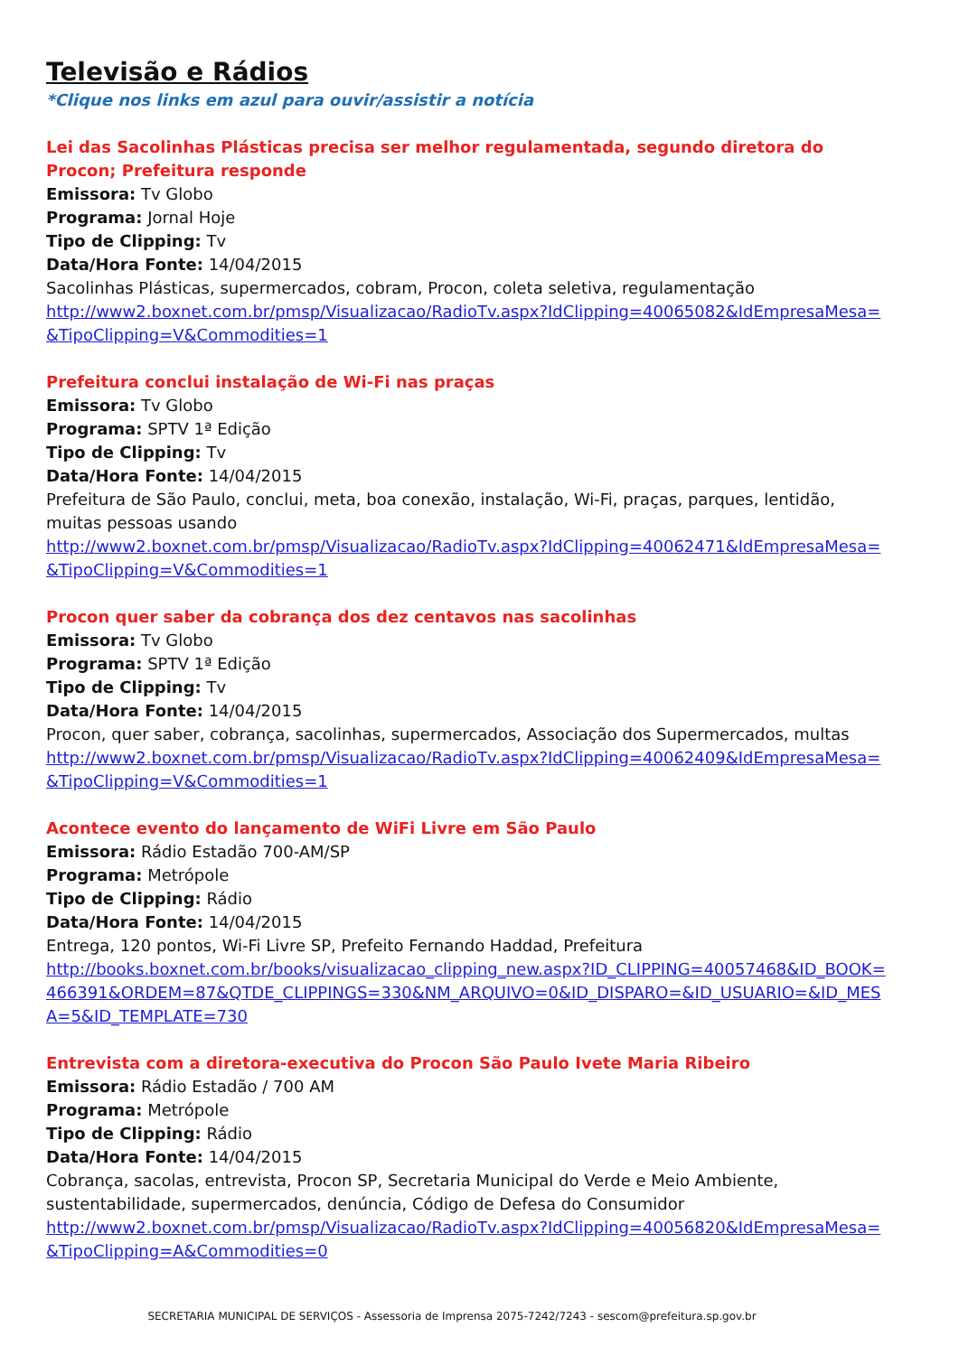Televisão e Rádios
*Clique nos links em azul para ouvir/assistir a notícia
Lei das Sacolinhas Plásticas precisa ser melhor regulamentada, segundo diretora do Procon; Prefeitura responde
Emissora: Tv Globo
Programa: Jornal Hoje
Tipo de Clipping: Tv
Data/Hora Fonte: 14/04/2015
Sacolinhas Plásticas, supermercados, cobram, Procon, coleta seletiva, regulamentação
http://www2.boxnet.com.br/pmsp/Visualizacao/RadioTv.aspx?IdClipping=40065082&IdEmpresaMesa=&TipoClipping=V&Commodities=1
Prefeitura conclui instalação de Wi-Fi nas praças
Emissora: Tv Globo
Programa: SPTV 1ª Edição
Tipo de Clipping: Tv
Data/Hora Fonte: 14/04/2015
Prefeitura de São Paulo, conclui, meta, boa conexão, instalação, Wi-Fi, praças, parques, lentidão, muitas pessoas usando
http://www2.boxnet.com.br/pmsp/Visualizacao/RadioTv.aspx?IdClipping=40062471&IdEmpresaMesa=&TipoClipping=V&Commodities=1
Procon quer saber da cobrança dos dez centavos nas sacolinhas
Emissora: Tv Globo
Programa: SPTV 1ª Edição
Tipo de Clipping: Tv
Data/Hora Fonte: 14/04/2015
Procon, quer saber, cobrança, sacolinhas, supermercados, Associação dos Supermercados, multas
http://www2.boxnet.com.br/pmsp/Visualizacao/RadioTv.aspx?IdClipping=40062409&IdEmpresaMesa=&TipoClipping=V&Commodities=1
Acontece evento do lançamento de WiFi Livre em São Paulo
Emissora: Rádio Estadão 700-AM/SP
Programa: Metrópole
Tipo de Clipping: Rádio
Data/Hora Fonte: 14/04/2015
Entrega, 120 pontos, Wi-Fi Livre SP, Prefeito Fernando Haddad, Prefeitura
http://books.boxnet.com.br/books/visualizacao_clipping_new.aspx?ID_CLIPPING=40057468&ID_BOOK=466391&ORDEM=87&QTDE_CLIPPINGS=330&NM_ARQUIVO=0&ID_DISPARO=&ID_USUARIO=&ID_MESA=5&ID_TEMPLATE=730
Entrevista com a diretora-executiva do Procon São Paulo Ivete Maria Ribeiro
Emissora: Rádio Estadão / 700 AM
Programa: Metrópole
Tipo de Clipping: Rádio
Data/Hora Fonte: 14/04/2015
Cobrança, sacolas, entrevista, Procon SP, Secretaria Municipal do Verde e Meio Ambiente, sustentabilidade, supermercados, denúncia, Código de Defesa do Consumidor
http://www2.boxnet.com.br/pmsp/Visualizacao/RadioTv.aspx?IdClipping=40056820&IdEmpresaMesa=&TipoClipping=A&Commodities=0
SECRETARIA MUNICIPAL DE SERVIÇOS - Assessoria de Imprensa 2075-7242/7243 - sescom@prefeitura.sp.gov.br